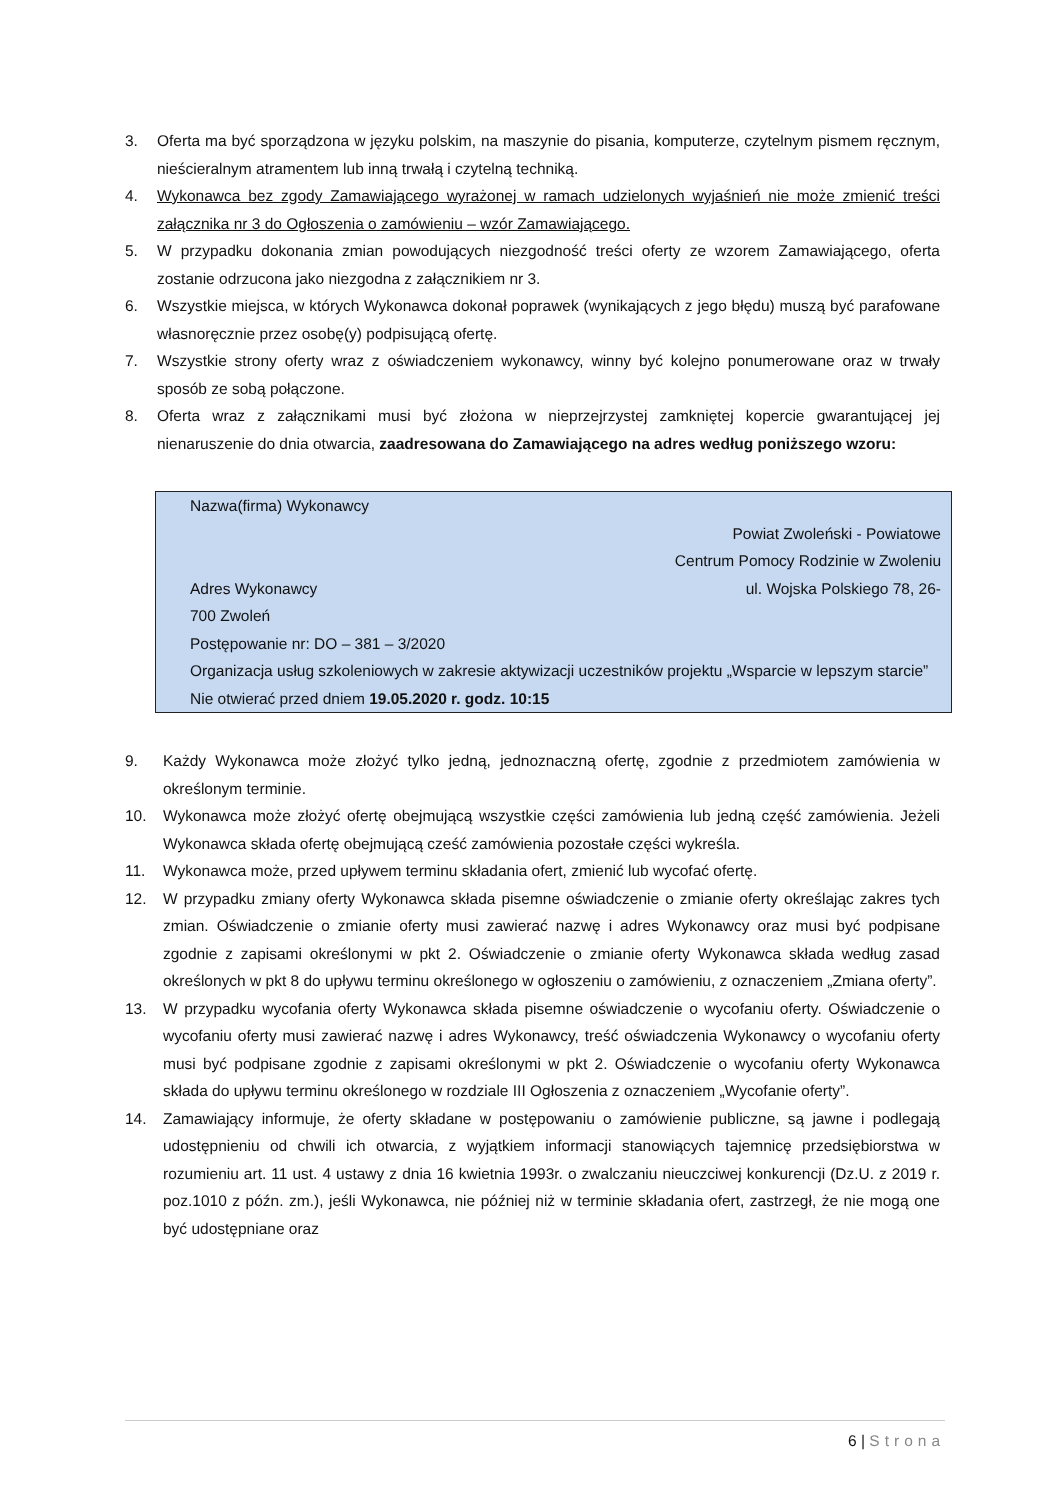3. Oferta ma być sporządzona w języku polskim, na maszynie do pisania, komputerze, czytelnym pismem ręcznym, nieścieralnym atramentem lub inną trwałą i czytelną techniką.
4. Wykonawca bez zgody Zamawiającego wyrażonej w ramach udzielonych wyjaśnień nie może zmienić treści załącznika nr 3 do Ogłoszenia o zamówieniu – wzór Zamawiającego.
5. W przypadku dokonania zmian powodujących niezgodność treści oferty ze wzorem Zamawiającego, oferta zostanie odrzucona jako niezgodna z załącznikiem nr 3.
6. Wszystkie miejsca, w których Wykonawca dokonał poprawek (wynikających z jego błędu) muszą być parafowane własnoręcznie przez osobę(y) podpisującą ofertę.
7. Wszystkie strony oferty wraz z oświadczeniem wykonawcy, winny być kolejno ponumerowane oraz w trwały sposób ze sobą połączone.
8. Oferta wraz z załącznikami musi być złożona w nieprzejrzystej zamkniętej kopercie gwarantującej jej nienaruszenie do dnia otwarcia, zaadresowana do Zamawiającego na adres według poniższego wzoru:
Nazwa(firma) Wykonawcy
Powiat Zwoleński - Powiatowe
Centrum Pomocy Rodzinie w Zwoleniu
Adres Wykonawcy ul. Wojska Polskiego 78, 26-
700 Zwoleń
Postępowanie nr: DO – 381 – 3/2020
Organizacja usług szkoleniowych w zakresie aktywizacji uczestników projektu „Wsparcie w lepszym starcie”
Nie otwierać przed dniem 19.05.2020 r. godz. 10:15
9. Każdy Wykonawca może złożyć tylko jedną, jednoznaczną ofertę, zgodnie z przedmiotem zamówienia w określonym terminie.
10. Wykonawca może złożyć ofertę obejmującą wszystkie części zamówienia lub jedną część zamówienia. Jeżeli Wykonawca składa ofertę obejmującą cześć zamówienia pozostałe części wykreśla.
11. Wykonawca może, przed upływem terminu składania ofert, zmienić lub wycofać ofertę.
12. W przypadku zmiany oferty Wykonawca składa pisemne oświadczenie o zmianie oferty określając zakres tych zmian. Oświadczenie o zmianie oferty musi zawierać nazwę i adres Wykonawcy oraz musi być podpisane zgodnie z zapisami określonymi w pkt 2. Oświadczenie o zmianie oferty Wykonawca składa według zasad określonych w pkt 8 do upływu terminu określonego w ogłoszeniu o zamówieniu, z oznaczeniem „Zmiana oferty”.
13. W przypadku wycofania oferty Wykonawca składa pisemne oświadczenie o wycofaniu oferty. Oświadczenie o wycofaniu oferty musi zawierać nazwę i adres Wykonawcy, treść oświadczenia Wykonawcy o wycofaniu oferty musi być podpisane zgodnie z zapisami określonymi w pkt 2. Oświadczenie o wycofaniu oferty Wykonawca składa do upływu terminu określonego w rozdziale III Ogłoszenia z oznaczeniem „Wycofanie oferty”.
14. Zamawiający informuje, że oferty składane w postępowaniu o zamówienie publiczne, są jawne i podlegają udostępnieniu od chwili ich otwarcia, z wyjątkiem informacji stanowiących tajemnicę przedsiębiorstwa w rozumieniu art. 11 ust. 4 ustawy z dnia 16 kwietnia 1993r. o zwalczaniu nieuczciwej konkurencji (Dz.U. z 2019 r. poz.1010 z późn. zm.), jeśli Wykonawca, nie później niż w terminie składania ofert, zastrzegł, że nie mogą one być udostępniane oraz
6 | Strona